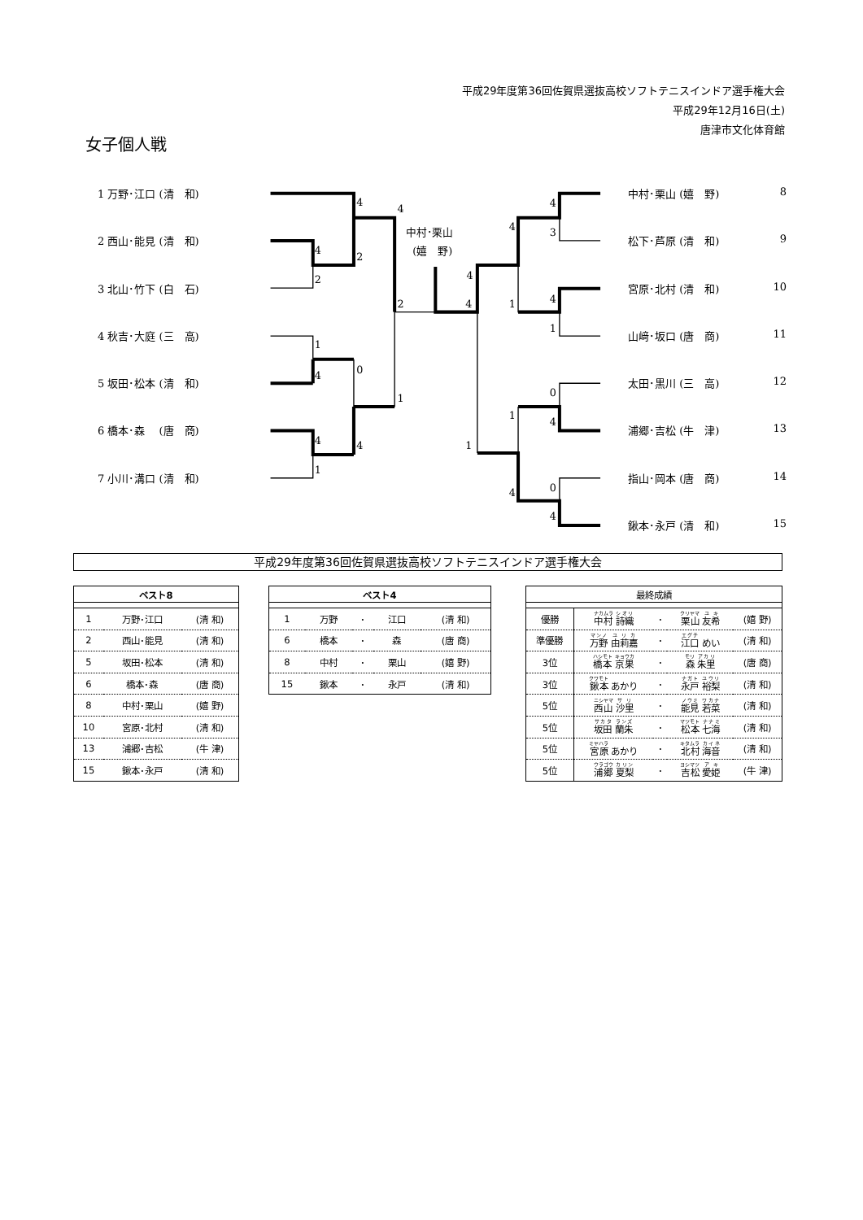平成29年度第36回佐賀県選抜高校ソフトテニスインドア選手権大会
平成29年12月16日(土)
唐津市文化体育館
女子個人戦
1 万野･江口 (清　和)
2 西山･能見 (清　和)
3 北山･竹下 (白　石)
4 秋吉･大庭 (三　高)
5 坂田･松本 (清　和)
6 橋本･森　 (唐　商)
7 小川･溝口 (清　和)
4
4
2
4
2
2
1
0
4
1
4
4
1
中村･栗山
(嬉　野)
4
4
1
4
1
1
4
4
3
4
1
0
4
0
4
中村･栗山 (嬉　野) 8
松下･芦原 (清　和) 9
宮原･北村 (清　和) 10
山﨑･坂口 (唐　商) 11
太田･黒川 (三　高) 12
浦郷･吉松 (牛　津) 13
指山･岡本 (唐　商) 14
鍬本･永戸 (清　和) 15
平成29年度第36回佐賀県選抜高校ソフトテニスインドア選手権大会
| ベスト8 | | |
| --- | --- | --- |
| 1 | 万野･江口 | (清 和) |
| 2 | 西山･能見 | (清 和) |
| 5 | 坂田･松本 | (清 和) |
| 6 | 橋本･森 | (唐 商) |
| 8 | 中村･栗山 | (嬉 野) |
| 10 | 宮原･北村 | (清 和) |
| 13 | 浦郷･吉松 | (牛 津) |
| 15 | 鍬本･永戸 | (清 和) |
| ベスト4 | | | | |
| --- | --- | --- | --- | --- |
| 1 | 万野 | ･ | 江口 | (清 和) |
| 6 | 橋本 | ･ | 森 | (唐 商) |
| 8 | 中村 | ･ | 栗山 | (嬉 野) |
| 15 | 鍬本 | ･ | 永戸 | (清 和) |
| 最終成績 | | | | |
| --- | --- | --- | --- | --- |
| 優勝 | 中村 詩織 | ･ | 栗山 友希 | (嬉 野) |
| 準優勝 | 万野 由莉嘉 | ･ | 江口 めい | (清 和) |
| 3位 | 橋本 京果 | ･ | 森 朱里 | (唐 商) |
| 3位 | 鍬本 あかり | ･ | 永戸 裕梨 | (清 和) |
| 5位 | 西山 沙里 | ･ | 能見 若菜 | (清 和) |
| 5位 | 坂田 蘭朱 | ･ | 松本 七海 | (清 和) |
| 5位 | 宮原 あかり | ･ | 北村 海音 | (清 和) |
| 5位 | 浦郷 夏梨 | ･ | 吉松 愛姫 | (牛 津) |